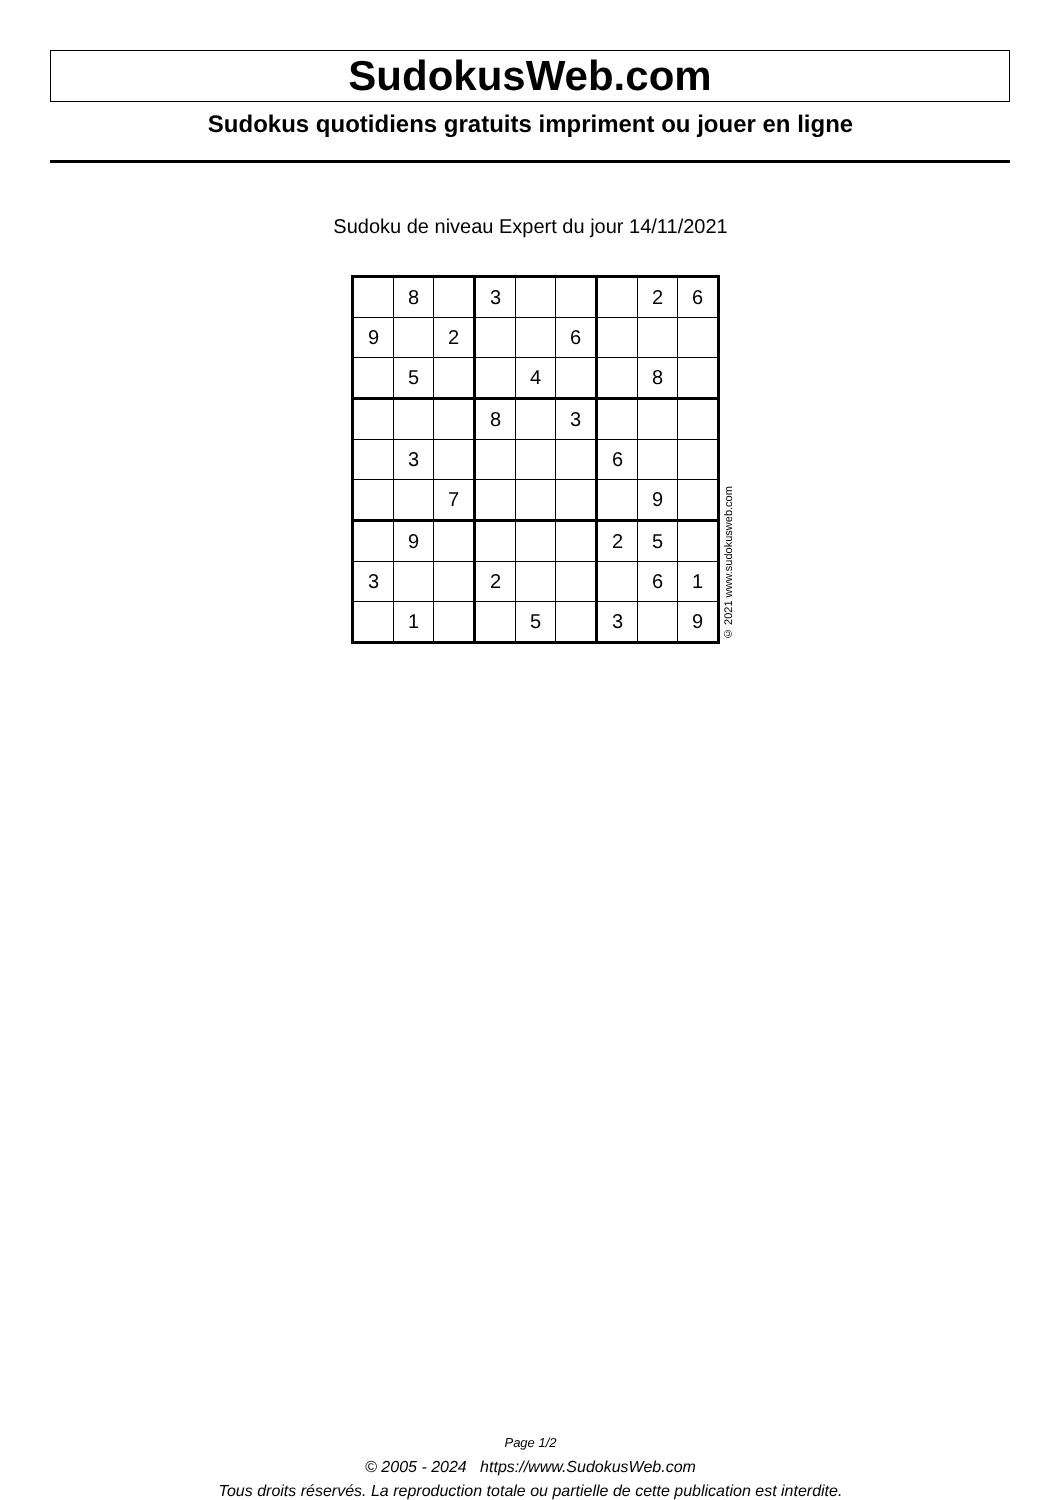SudokusWeb.com
Sudokus quotidiens gratuits impriment ou jouer en ligne
Sudoku de niveau Expert du jour 14/11/2021
| | 8 | | 3 | | | | 2 | 6 |
| 9 | | 2 | | | 6 | | | |
| | 5 | | | 4 | | | 8 | |
| | | | 8 | | 3 | | | |
| | 3 | | | | | 6 | | |
| | | 7 | | | | | 9 | |
| | 9 | | | | | 2 | 5 | |
| 3 | | | 2 | | | | 6 | 1 |
| | 1 | | | 5 | | 3 | | 9 |
© 2021 www.sudokusweb.com
Page 1/2
© 2005 - 2024 https://www.SudokusWeb.com
Tous droits réservés. La reproduction totale ou partielle de cette publication est interdite.